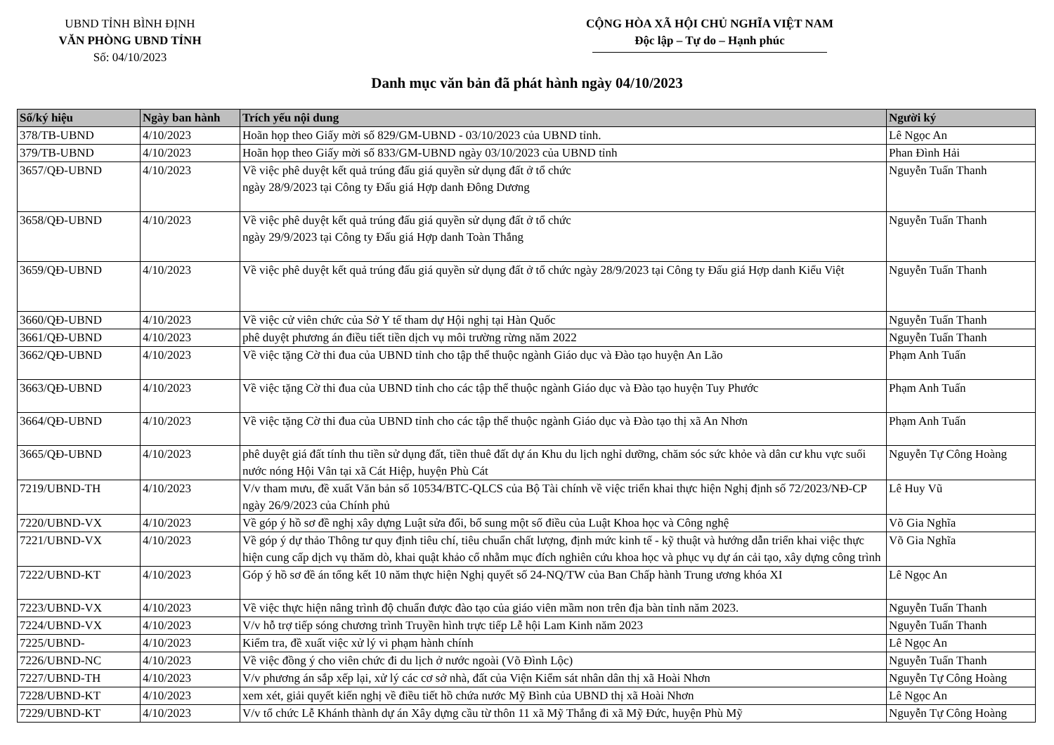UBND TỈNH BÌNH ĐỊNH
VĂN PHÒNG UBND TỈNH
Số: 04/10/2023
CỘNG HÒA XÃ HỘI CHỦ NGHĨA VIỆT NAM
Độc lập – Tự do – Hạnh phúc
Danh mục văn bản đã phát hành ngày 04/10/2023
| Số/ký hiệu | Ngày ban hành | Trích yếu nội dung | Người ký |
| --- | --- | --- | --- |
| 378/TB-UBND | 4/10/2023 | Hoãn họp theo Giấy mời số 829/GM-UBND - 03/10/2023 của UBND tỉnh. | Lê Ngọc An |
| 379/TB-UBND | 4/10/2023 | Hoãn họp theo Giấy mời số 833/GM-UBND ngày 03/10/2023 của UBND tỉnh | Phan Đình Hải |
| 3657/QĐ-UBND | 4/10/2023 | Về việc phê duyệt kết quả trúng đấu giá quyền sử dụng đất ở tổ chức ngày 28/9/2023 tại Công ty Đấu giá Hợp danh Đông Dương | Nguyễn Tuấn Thanh |
| 3658/QĐ-UBND | 4/10/2023 | Về việc phê duyệt kết quả trúng đấu giá quyền sử dụng đất ở tổ chức ngày 29/9/2023 tại Công ty Đấu giá Hợp danh Toàn Thắng | Nguyễn Tuấn Thanh |
| 3659/QĐ-UBND | 4/10/2023 | Về việc phê duyệt kết quả trúng đấu giá quyền sử dụng đất ở tổ chức ngày 28/9/2023 tại Công ty Đấu giá Hợp danh Kiểu Việt | Nguyễn Tuấn Thanh |
| 3660/QĐ-UBND | 4/10/2023 | Về việc cử viên chức của Sở Y tế tham dự Hội nghị tại Hàn Quốc | Nguyễn Tuấn Thanh |
| 3661/QĐ-UBND | 4/10/2023 | phê duyệt phương án điều tiết tiền dịch vụ môi trường rừng năm 2022 | Nguyễn Tuấn Thanh |
| 3662/QĐ-UBND | 4/10/2023 | Về việc tặng Cờ thi đua của UBND tỉnh cho tập thể thuộc ngành Giáo dục và Đào tạo huyện An Lão | Phạm Anh Tuấn |
| 3663/QĐ-UBND | 4/10/2023 | Về việc tặng Cờ thi đua của UBND tỉnh cho các tập thể thuộc ngành Giáo dục và Đào tạo huyện Tuy Phước | Phạm Anh Tuấn |
| 3664/QĐ-UBND | 4/10/2023 | Về việc tặng Cờ thi đua của UBND tỉnh cho các tập thể thuộc ngành Giáo dục và Đào tạo thị xã An Nhơn | Phạm Anh Tuấn |
| 3665/QĐ-UBND | 4/10/2023 | phê duyệt giá đất tính thu tiền sử dụng đất, tiền thuê đất dự án Khu du lịch nghỉ dưỡng, chăm sóc sức khỏe và dân cư khu vực suối nước nóng Hội Vân tại xã Cát Hiệp, huyện Phù Cát | Nguyễn Tự Công Hoàng |
| 7219/UBND-TH | 4/10/2023 | V/v tham mưu, đề xuất Văn bản số 10534/BTC-QLCS của Bộ Tài chính về việc triển khai thực hiện Nghị định số 72/2023/NĐ-CP ngày 26/9/2023 của Chính phủ | Lê Huy Vũ |
| 7220/UBND-VX | 4/10/2023 | Về góp ý hồ sơ đề nghị xây dựng Luật sửa đổi, bổ sung một số điều của Luật Khoa học và Công nghệ | Võ Gia Nghĩa |
| 7221/UBND-VX | 4/10/2023 | Về góp ý dự thảo Thông tư quy định tiêu chí, tiêu chuẩn chất lượng, định mức kinh tế - kỹ thuật và hướng dẫn triển khai việc thực hiện cung cấp dịch vụ thăm dò, khai quật khảo cổ nhằm mục đích nghiên cứu khoa học và phục vụ dự án cải tạo, xây dựng công trình | Võ Gia Nghĩa |
| 7222/UBND-KT | 4/10/2023 | Góp ý hồ sơ đề án tổng kết 10 năm thực hiện Nghị quyết số 24-NQ/TW của Ban Chấp hành Trung ương khóa XI | Lê Ngọc An |
| 7223/UBND-VX | 4/10/2023 | Về việc thực hiện nâng trình độ chuẩn được đào tạo của giáo viên mầm non trên địa bàn tỉnh năm 2023. | Nguyễn Tuấn Thanh |
| 7224/UBND-VX | 4/10/2023 | V/v hỗ trợ tiếp sóng chương trình Truyền hình trực tiếp Lễ hội Lam Kinh năm 2023 | Nguyễn Tuấn Thanh |
| 7225/UBND- | 4/10/2023 | Kiểm tra, đề xuất việc xử lý vi phạm hành chính | Lê Ngọc An |
| 7226/UBND-NC | 4/10/2023 | Về việc đồng ý cho viên chức đi du lịch ở nước ngoài (Võ Đình Lộc) | Nguyễn Tuấn Thanh |
| 7227/UBND-TH | 4/10/2023 | V/v phương án sắp xếp lại, xử lý các cơ sở nhà, đất của Viện Kiểm sát nhân dân thị xã Hoài Nhơn | Nguyễn Tự Công Hoàng |
| 7228/UBND-KT | 4/10/2023 | xem xét, giải quyết kiến nghị về điều tiết hồ chứa nước Mỹ Bình của UBND thị xã Hoài Nhơn | Lê Ngọc An |
| 7229/UBND-KT | 4/10/2023 | V/v tổ chức Lễ Khánh thành dự án Xây dựng cầu từ thôn 11 xã Mỹ Thắng đi xã Mỹ Đức, huyện Phù Mỹ | Nguyễn Tự Công Hoàng |